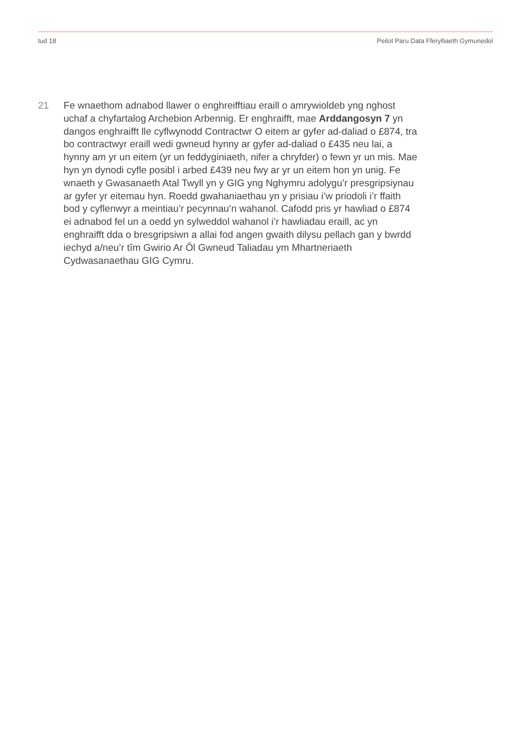tud 18 Peilot Paru Data Fferylliaeth Gymunedol
21 Fe wnaethom adnabod llawer o enghreifftiau eraill o amrywioldeb yng nghost uchaf a chyfartalog Archebion Arbennig. Er enghraifft, mae Arddangosyn 7 yn dangos enghraifft lle cyflwynodd Contractwr O eitem ar gyfer ad-daliad o £874, tra bo contractwyr eraill wedi gwneud hynny ar gyfer ad-daliad o £435 neu lai, a hynny am yr un eitem (yr un feddyginiaeth, nifer a chryfder) o fewn yr un mis. Mae hyn yn dynodi cyfle posibl i arbed £439 neu fwy ar yr un eitem hon yn unig. Fe wnaeth y Gwasanaeth Atal Twyll yn y GIG yng Nghymru adolygu’r presgripsiynau ar gyfer yr eitemau hyn. Roedd gwahaniaethau yn y prisiau i’w priodoli i’r ffaith bod y cyflenwyr a meintiau’r pecynnau’n wahanol. Cafodd pris yr hawliad o £874 ei adnabod fel un a oedd yn sylweddol wahanol i’r hawliadau eraill, ac yn enghraifft dda o bresgripsiwn a allai fod angen gwaith dilysu pellach gan y bwrdd iechyd a/neu’r tîm Gwirio Ar Ôl Gwneud Taliadau ym Mhartneriaeth Cydwasanaethau GIG Cymru.